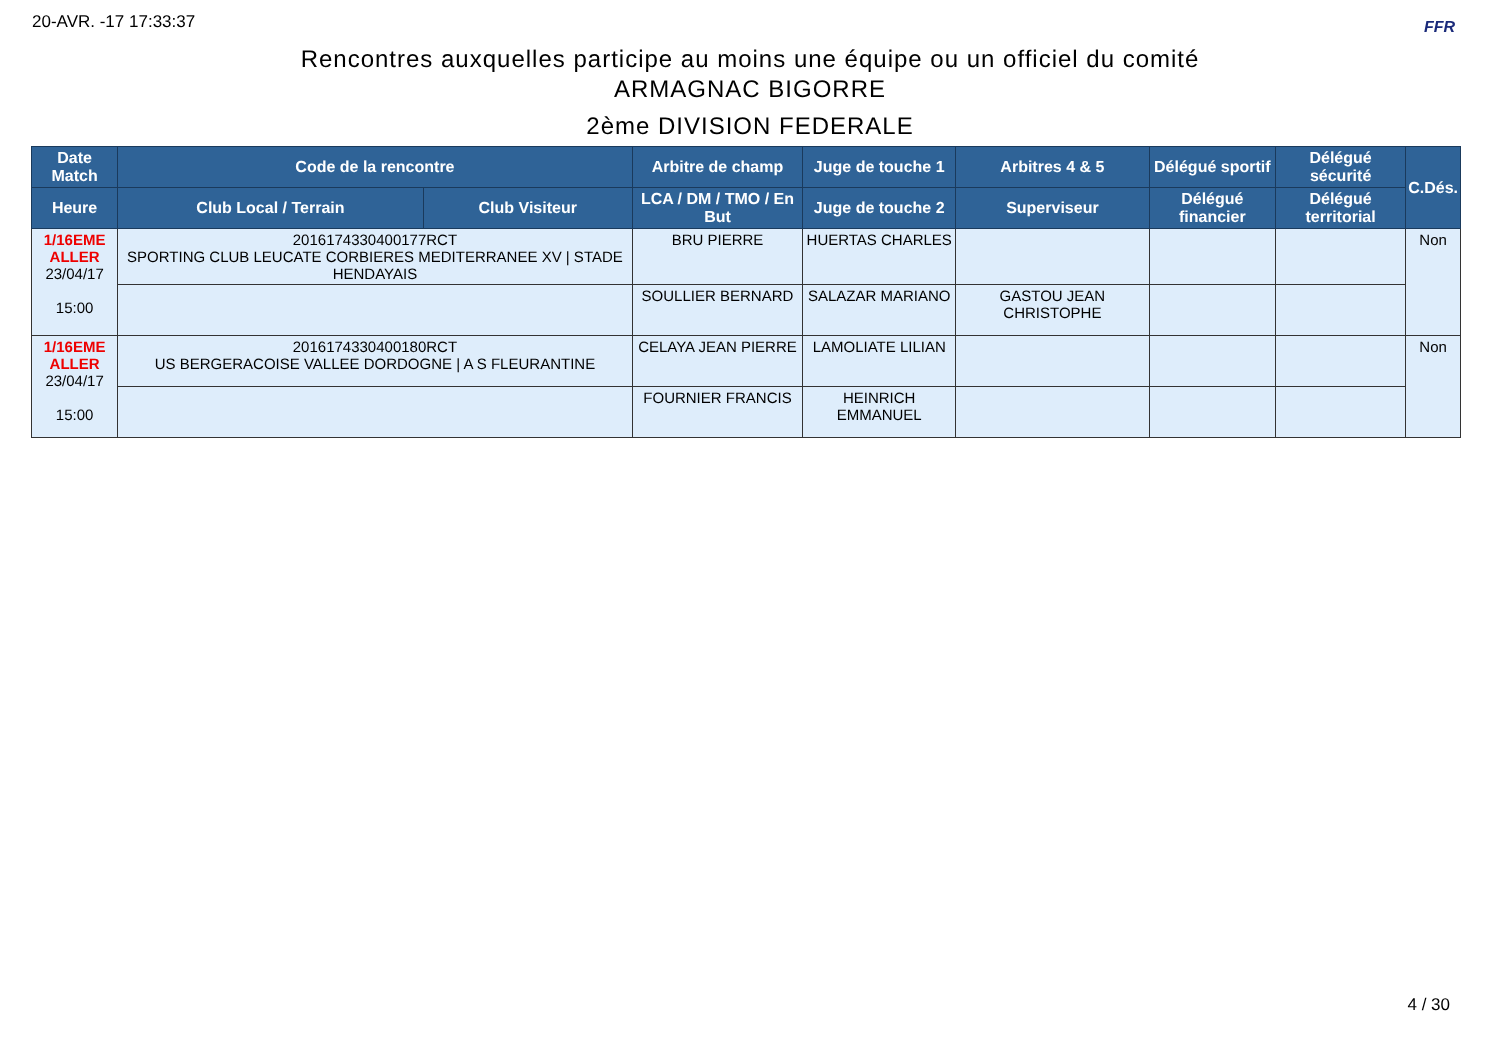20-AVR. -17 17:33:37 FFR
Rencontres auxquelles participe au moins une équipe ou un officiel du comité
ARMAGNAC BIGORRE
2ème DIVISION FEDERALE
| Date Match | Code de la rencontre | | Arbitre de champ | Juge de touche 1 | Arbitres 4 & 5 | Délégué sportif | Délégué sécurité | C.Dés. |
| --- | --- | --- | --- | --- | --- | --- | --- | --- |
| Heure | Club Local / Terrain | Club Visiteur | LCA / DM / TMO / En But | Juge de touche 2 | Superviseur | Délégué financier | Délégué territorial | |
| 1/16EME ALLER 23/04/17 15:00 | 2016174330400177RCT SPORTING CLUB LEUCATE CORBIERES MEDITERRANEE XV / STADE HENDAYAIS | | BRU PIERRE | HUERTAS CHARLES | | | | Non |
| | | | SOULLIER BERNARD | SALAZAR MARIANO | GASTOU JEAN CHRISTOPHE | | | |
| 1/16EME ALLER 23/04/17 15:00 | 2016174330400180RCT US BERGERACOISE VALLEE DORDOGNE / A S FLEURANTINE | | CELAYA JEAN PIERRE | LAMOLIATE LILIAN | | | | Non |
| | | | FOURNIER FRANCIS | HEINRICH EMMANUEL | | | | |
4 / 30